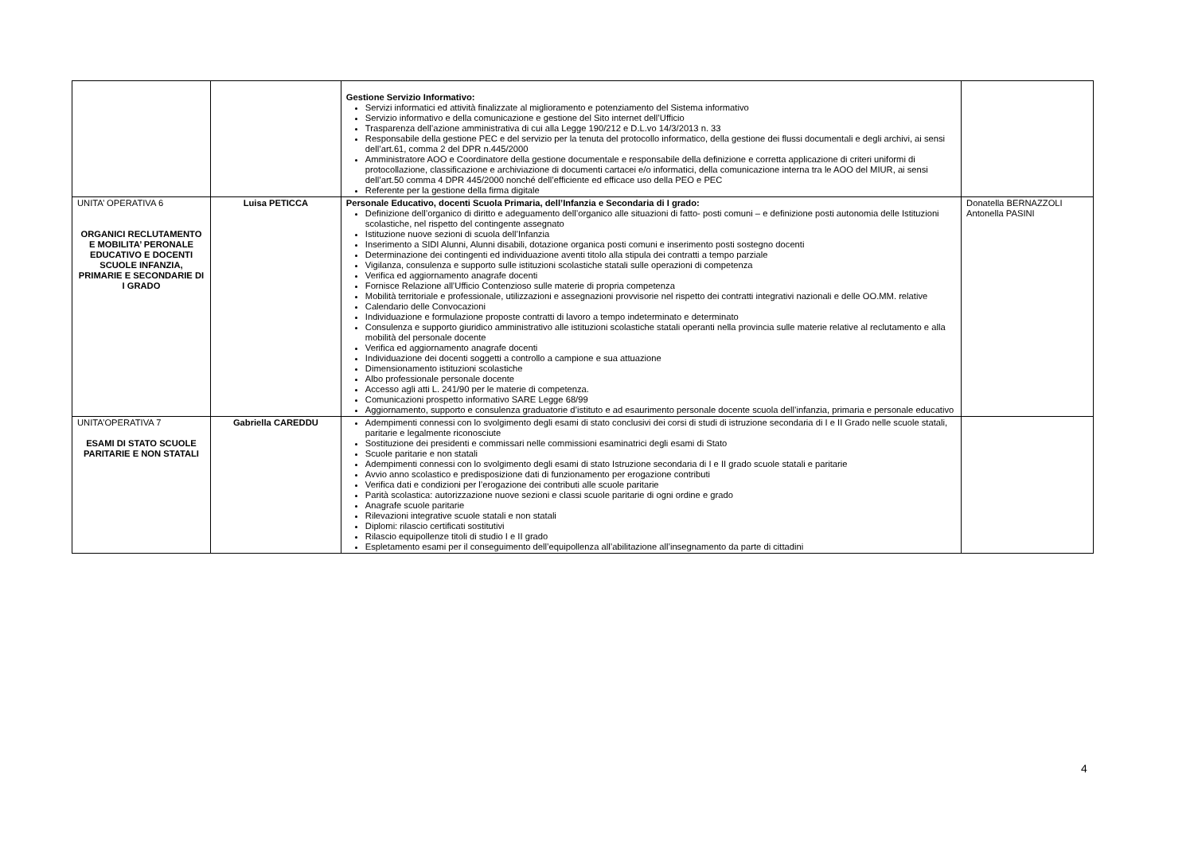| | | Gestione Servizio Informativo: Servizi informatici ed attività finalizzate al miglioramento e potenziamento del Sistema informativo Servizio informativo e della comunicazione e gestione del Sito internet dell’Ufficio Trasparenza dell’azione amministrativa di cui alla Legge 190/212 e D.L.vo 14/3/2013 n. 33 Responsabile della gestione PEC e del servizio per la tenuta del protocollo informatico, della gestione dei flussi documentali e degli archivi, ai sensi dell’art.61, comma 2 del DPR n.445/2000 Amministratore AOO e Coordinatore della gestione documentale e responsabile della definizione e corretta applicazione di criteri uniformi di protocollazione, classificazione e archiviazione di documenti cartacei e/o informatici, della comunicazione interna tra le AOO del MIUR, ai sensi dell’art.50 comma 4 DPR 445/2000 nonché dell’efficiente ed efficace uso della PEO e PEC Referente per la gestione della firma digitale | |
| UNITA’ OPERATIVA 6 ORGANICI RECLUTAMENTO E MOBILITA’ PERONALE EDUCATIVO E DOCENTI SCUOLE INFANZIA, PRIMARIE E SECONDARIE DI I GRADO | Luisa PETICCA | Personale Educativo, docenti Scuola Primaria, dell’Infanzia e Secondaria di I grado: Definizione dell’organico di diritto e adeguamento dell’organico alle situazioni di fatto- posti comuni – e definizione posti autonomia delle Istituzioni scolastiche, nel rispetto del contingente assegnato Istituzione nuove sezioni di scuola dell’Infanzia Inserimento a SIDI Alunni, Alunni disabili, dotazione organica posti comuni e inserimento posti sostegno docenti Determinazione dei contingenti ed individuazione aventi titolo alla stipula dei contratti a tempo parziale Vigilanza, consulenza e supporto sulle istituzioni scolastiche statali sulle operazioni di competenza Verifica ed aggiornamento anagrafe docenti Fornisce Relazione all’Ufficio Contenzioso sulle materie di propria competenza Mobilità territoriale e professionale, utilizzazioni e assegnazioni provvisorie nel rispetto dei contratti integrativi nazionali e delle OO.MM. relative Calendario delle Convocazioni Individuazione e formulazione proposte contratti di lavoro a tempo indeterminato e determinato Consulenza e supporto giuridico amministrativo alle istituzioni scolastiche statali operanti nella provincia sulle materie relative al reclutamento e alla mobilità del personale docente Verifica ed aggiornamento anagrafe docenti Individuazione dei docenti soggetti a controllo a campione e sua attuazione Dimensionamento istituzioni scolastiche Albo professionale personale docente Accesso agli atti L. 241/90 per le materie di competenza. Comunicazioni prospetto informativo SARE Legge 68/99 Aggiornamento, supporto e consulenza graduatorie d’istituto e ad esaurimento personale docente scuola dell’infanzia, primaria e personale educativo | Donatella BERNAZZOLI Antonella PASINI |
| UNITA’OPERATIVA 7 ESAMI DI STATO SCUOLE PARITARIE E NON STATALI | Gabriella CAREDDU | Adempimenti connessi con lo svolgimento degli esami di stato conclusivi dei corsi di studi di istruzione secondaria di I e II Grado nelle scuole statali, paritarie e legalmente riconosciute Sostituzione dei presidenti e commissari nelle commissioni esaminatrici degli esami di Stato Scuole paritarie e non statali Adempimenti connessi con lo svolgimento degli esami di stato Istruzione secondaria di I e II grado scuole statali e paritarie Avvio anno scolastico e predisposizione dati di funzionamento per erogazione contributi Verifica dati e condizioni per l’erogazione dei contributi alle scuole paritarie Parità scolastica: autorizzazione nuove sezioni e classi scuole paritarie di ogni ordine e grado Anagrafe scuole paritarie Rilevazioni integrative scuole statali e non statali Diplomi: rilascio certificati sostitutivi Rilascio equipollenze titoli di studio I e II grado Espletamento esami per il conseguimento dell’equipollenza all’abilitazione all’insegnamento da parte di cittadini | |
4